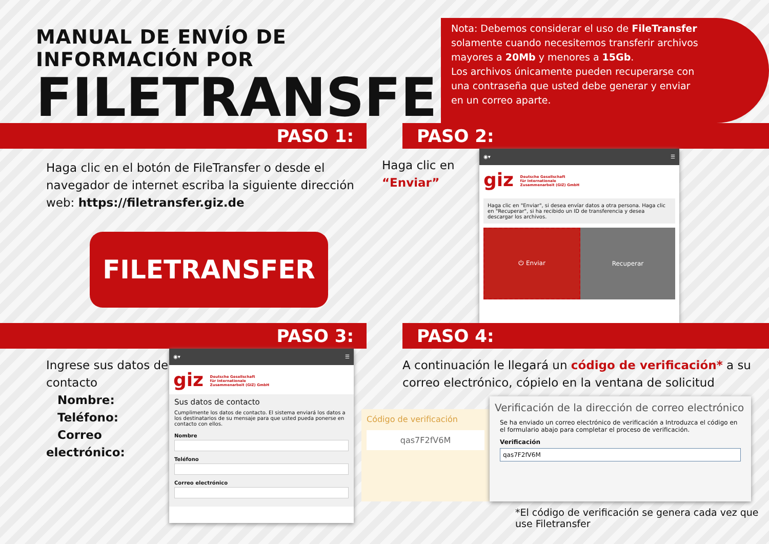MANUAL DE ENVÍO DE INFORMACIÓN POR
FILETRANSFER
Nota: Debemos considerar el uso de FileTransfer solamente cuando necesitemos transferir archivos mayores a 20Mb y menores a 15Gb.
Los archivos únicamente pueden recuperarse con una contraseña que usted debe generar y enviar en un correo aparte.
PASO 1:
Haga clic en el botón de FileTransfer o desde el navegador de internet escriba la siguiente dirección web: https://filetransfer.giz.de
FILETRANSFER
PASO 2:
Haga clic en “Enviar”
◉▾ ☰
giz Deutsche Gesellschaft
für Internationale
Zusammenarbeit (GIZ) GmbH
Haga clic en "Enviar", si desea envíar datos a otra persona. Haga clic en "Recuperar", si ha recibido un ID de transferencia y desea descargar los archivos.
⏻ Enviar Recuperar
PASO 3:
Ingrese sus datos de contacto
Nombre:
Teléfono:
Correo electrónico:
◉▾ ☰
giz Deutsche Gesellschaft
für Internationale
Zusammenarbeit (GIZ) GmbH
Sus datos de contacto
Cumplimente los datos de contacto. El sistema enviará los datos a los destinatarios de su mensaje para que usted pueda ponerse en contacto con ellos.
Nombre
Teléfono
Correo electrónico
PASO 4:
A continuación le llegará un código de verificación* a su correo electrónico, cópielo en la ventana de solicitud
Código de verificación
qas7F2fV6M
Verificación de la dirección de correo electrónico
Se ha enviado un correo electrónico de verificación a Introduzca el código en el formulario abajo para completar el proceso de verificación.
Verificación
qas7F2fV6M
*El código de verificación se genera cada vez que use Filetransfer